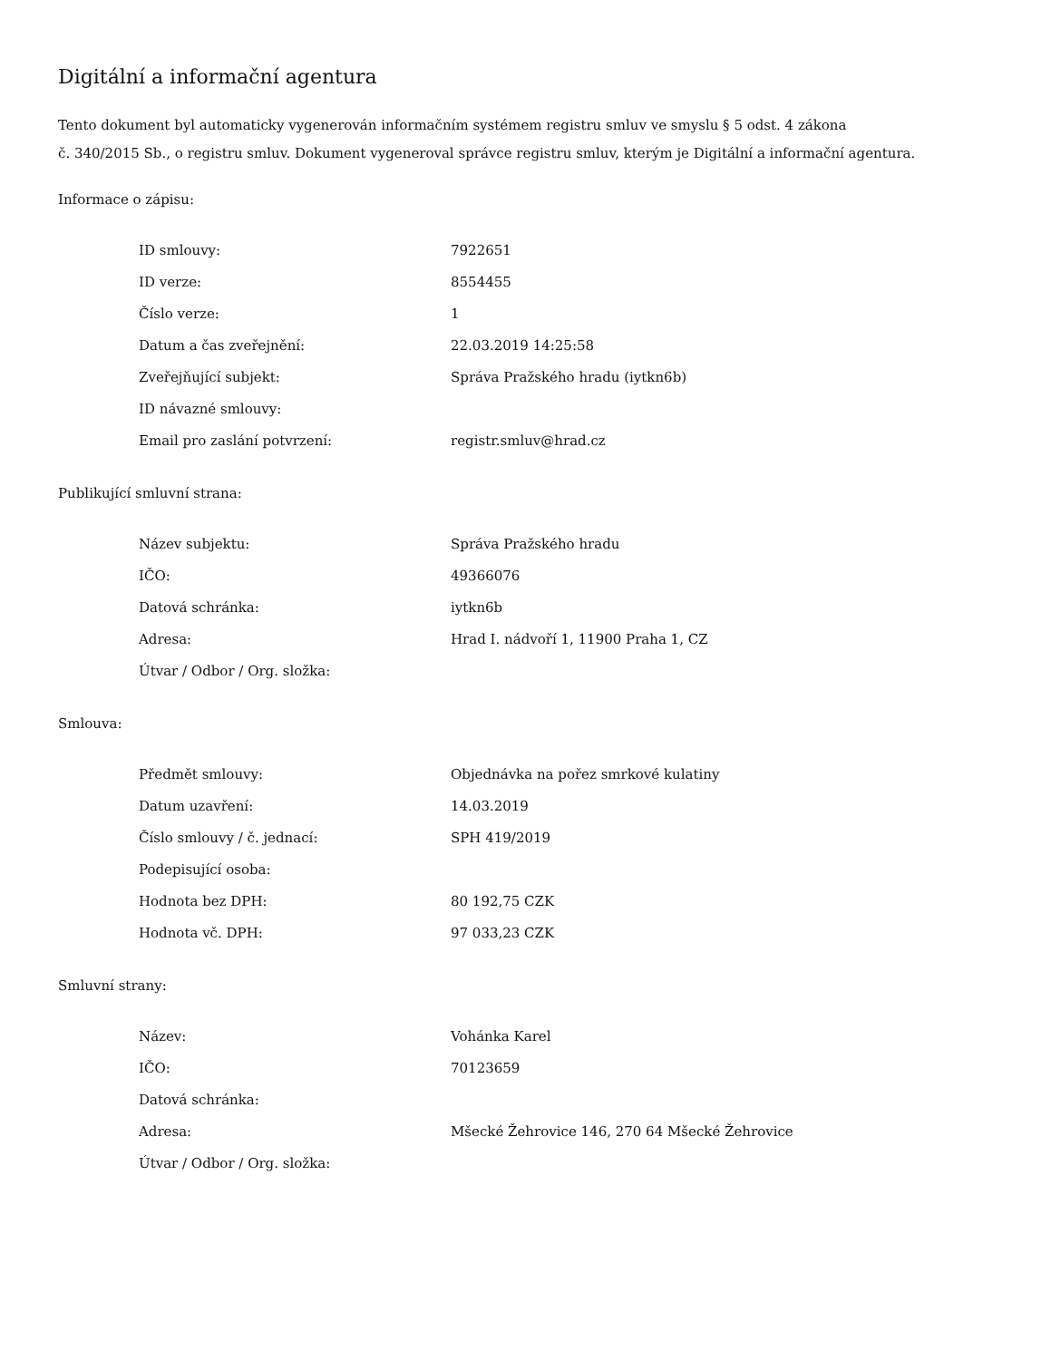Digitální a informační agentura
Tento dokument byl automaticky vygenerován informačním systémem registru smluv ve smyslu § 5 odst. 4 zákona
č. 340/2015 Sb., o registru smluv. Dokument vygeneroval správce registru smluv, kterým je Digitální a informační agentura.
Informace o zápisu:
| ID smlouvy: | 7922651 |
| ID verze: | 8554455 |
| Číslo verze: | 1 |
| Datum a čas zveřejnění: | 22.03.2019 14:25:58 |
| Zveřejňující subjekt: | Správa Pražského hradu (iytkn6b) |
| ID návazné smlouvy: | |
| Email pro zaslání potvrzení: | registr.smluv@hrad.cz |
Publikující smluvní strana:
| Název subjektu: | Správa Pražského hradu |
| IČO: | 49366076 |
| Datová schránka: | iytkn6b |
| Adresa: | Hrad I. nádvoří 1, 11900 Praha 1, CZ |
| Útvar / Odbor / Org. složka: | |
Smlouva:
| Předmět smlouvy: | Objednávka na pořez smrkové kulatiny |
| Datum uzavření: | 14.03.2019 |
| Číslo smlouvy / č. jednací: | SPH 419/2019 |
| Podepisující osoba: | |
| Hodnota bez DPH: | 80 192,75 CZK |
| Hodnota vč. DPH: | 97 033,23 CZK |
Smluvní strany:
| Název: | Vohánka Karel |
| IČO: | 70123659 |
| Datová schránka: | |
| Adresa: | Mšecké Žehrovice 146, 270 64 Mšecké Žehrovice |
| Útvar / Odbor / Org. složka: | |